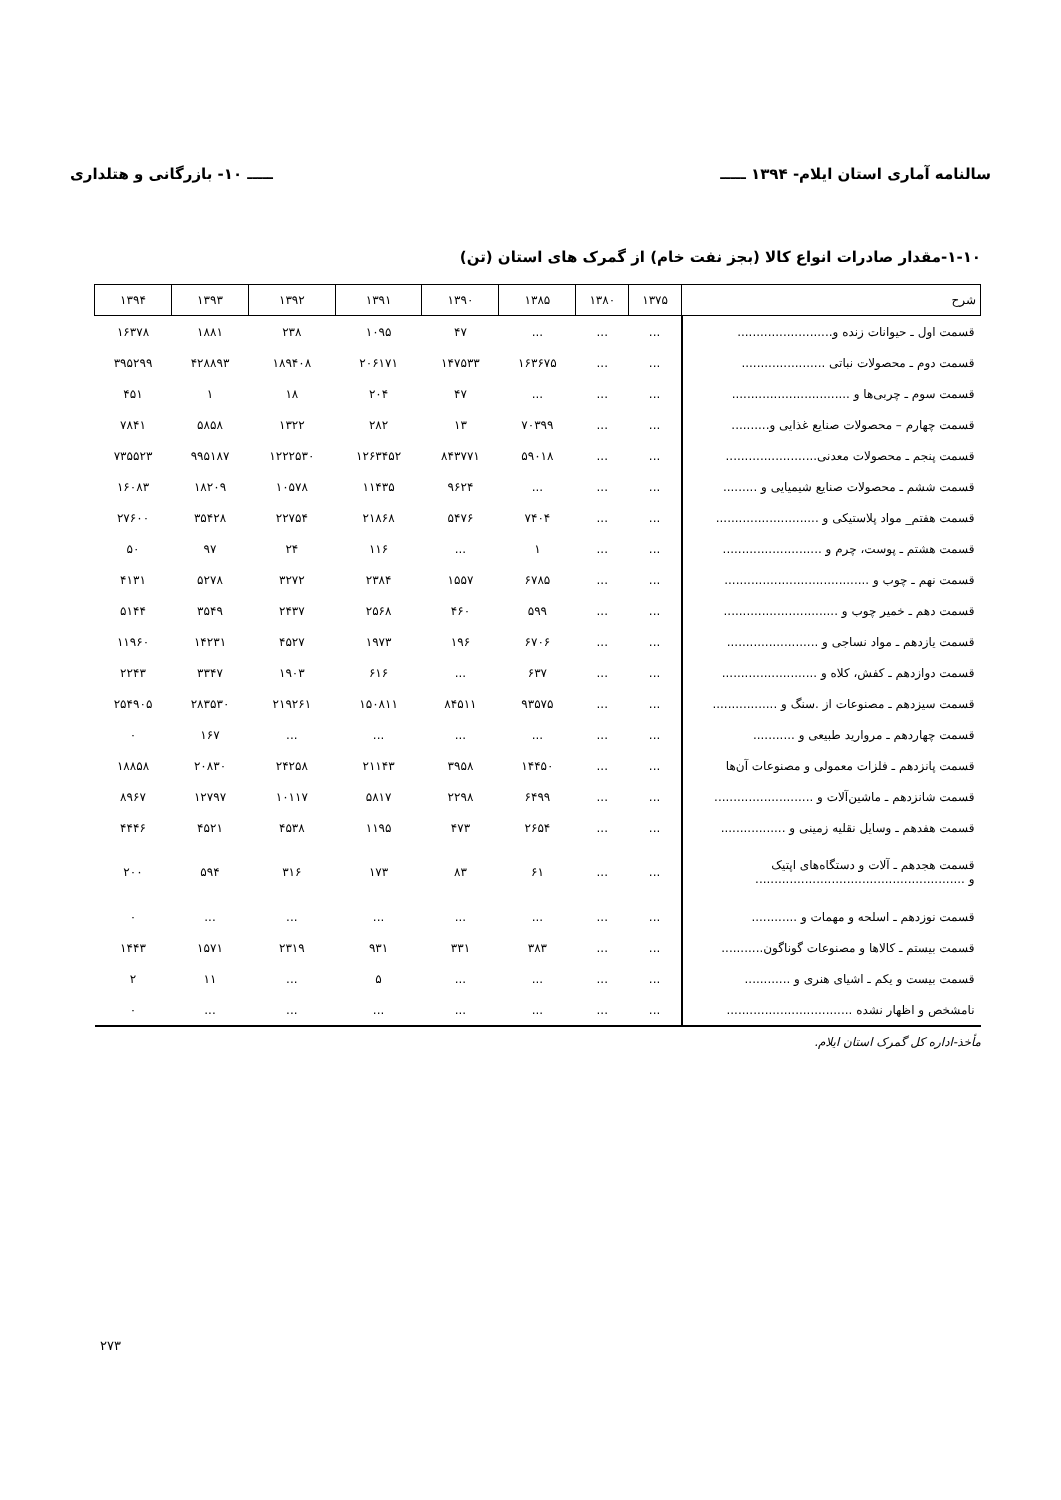سالنامه آماری استان ایلام- ۱۳۹۴ ـــــ ـــــ ۱۰- بازرگانی و هتلداری
۱-۱۰-مقدار صادرات انواع کالا (بجز نفت خام) از گمرک های استان (تن)
| شرح | ۱۳۷۵ | ۱۳۸۰ | ۱۳۸۵ | ۱۳۹۰ | ۱۳۹۱ | ۱۳۹۲ | ۱۳۹۳ | ۱۳۹۴ |
| --- | --- | --- | --- | --- | --- | --- | --- | --- |
| قسمت اول ـ حیوانات زنده و......................... | ... | ... | ... | ۴۷ | ۱۰۹۵ | ۲۳۸ | ۱۸۸۱ | ۱۶۳۷۸ |
| قسمت دوم ـ محصولات نباتی ...................... | ... | ... | ۱۶۳۶۷۵ | ۱۴۷۵۳۳ | ۲۰۶۱۷۱ | ۱۸۹۴۰۸ | ۴۲۸۸۹۳ | ۳۹۵۲۹۹ |
| قسمت سوم ـ چربی‌ها و ............................... | ... | ... | ... | ۴۷ | ۲۰۴ | ۱۸ | ۱ | ۴۵۱ |
| قسمت چهارم – محصولات صنایع غذایی و.......... | ... | ... | ۷۰۳۹۹ | ۱۳ | ۲۸۲ | ۱۳۲۲ | ۵۸۵۸ | ۷۸۴۱ |
| قسمت پنجم ـ محصولات معدنی........................ | ... | ... | ۵۹۰۱۸ | ۸۴۳۷۷۱ | ۱۲۶۳۴۵۲ | ۱۲۲۲۵۳۰ | ۹۹۵۱۸۷ | ۷۳۵۵۲۳ |
| قسمت ششم ـ محصولات صنایع شیمیایی و ......... | ... | ... | ... | ۹۶۲۴ | ۱۱۴۳۵ | ۱۰۵۷۸ | ۱۸۲۰۹ | ۱۶۰۸۳ |
| قسمت هفتم_ مواد پلاستیکی و ........................... | ... | ... | ۷۴۰۴ | ۵۴۷۶ | ۲۱۸۶۸ | ۲۲۷۵۴ | ۳۵۴۲۸ | ۲۷۶۰۰ |
| قسمت هشتم ـ پوست، چرم و .......................... | ... | ... | ۱ | ... | ۱۱۶ | ۲۴ | ۹۷ | ۵۰ |
| قسمت نهم ـ چوب و ...................................... | ... | ... | ۶۷۸۵ | ۱۵۵۷ | ۲۳۸۴ | ۳۲۷۲ | ۵۲۷۸ | ۴۱۳۱ |
| قسمت دهم ـ خمیر چوب و .............................. | ... | ... | ۵۹۹ | ۴۶۰ | ۲۵۶۸ | ۲۴۳۷ | ۳۵۴۹ | ۵۱۴۴ |
| قسمت یازدهم ـ مواد نساجی و ........................ | ... | ... | ۶۷۰۶ | ۱۹۶ | ۱۹۷۳ | ۴۵۲۷ | ۱۴۲۳۱ | ۱۱۹۶۰ |
| قسمت دوازدهم ـ کفش، کلاه و ......................... | ... | ... | ۶۳۷ | ... | ۶۱۶ | ۱۹۰۳ | ۳۳۴۷ | ۲۲۴۳ |
| قسمت سیزدهم ـ مصنوعات از .سنگ و ................. | ... | ... | ۹۳۵۷۵ | ۸۴۵۱۱ | ۱۵۰۸۱۱ | ۲۱۹۲۶۱ | ۲۸۳۵۳۰ | ۲۵۴۹۰۵ |
| قسمت چهاردهم ـ مروارید طبیعی و ........... | ... | ... | ... | ... | ... | ... | ۱۶۷ | ۰ |
| قسمت پانزدهم ـ فلزات معمولی و مصنوعات آن‌ها | ... | ... | ۱۴۴۵۰ | ۳۹۵۸ | ۲۱۱۴۳ | ۲۴۲۵۸ | ۲۰۸۳۰ | ۱۸۸۵۸ |
| قسمت شانزدهم ـ ماشین‌آلات و .......................... | ... | ... | ۶۴۹۹ | ۲۲۹۸ | ۵۸۱۷ | ۱۰۱۱۷ | ۱۲۷۹۷ | ۸۹۶۷ |
| قسمت هفدهم ـ وسایل نقلیه زمینی و ................. | ... | ... | ۲۶۵۴ | ۴۷۳ | ۱۱۹۵ | ۴۵۳۸ | ۴۵۲۱ | ۴۴۴۶ |
| قسمت هجدهم ـ آلات و دستگاه‌های اپتیک و ....................................................... | ... | ... | ۶۱ | ۸۳ | ۱۷۳ | ۳۱۶ | ۵۹۴ | ۲۰۰ |
| قسمت نوزدهم ـ اسلحه و مهمات و ............ | ... | ... | ... | ... | ... | ... | ... | ۰ |
| قسمت بیستم ـ کالاها و مصنوعات گوناگون........... | ... | ... | ۳۸۳ | ۳۳۱ | ۹۳۱ | ۲۳۱۹ | ۱۵۷۱ | ۱۴۴۳ |
| قسمت بیست و یکم ـ اشیای هنری و ............ | ... | ... | ... | ... | ۵ | ... | ۱۱ | ۲ |
| نامشخص و اظهار نشده ................................. | ... | ... | ... | ... | ... | ... | ... | ۰ |
مأخذ-اداره کل گمرک استان ایلام.
۲۷۳